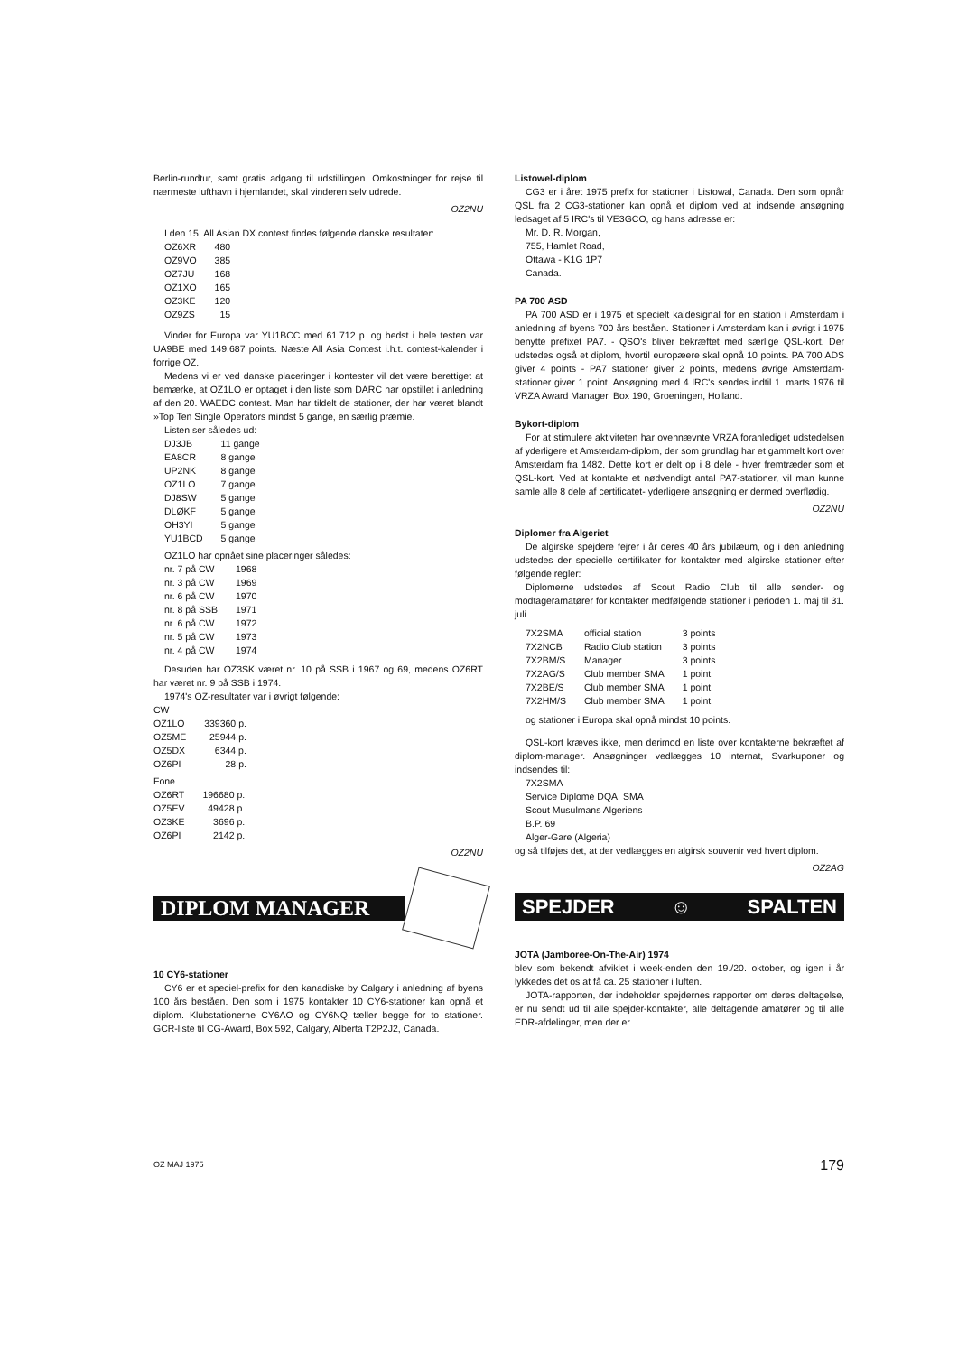Berlin-rundtur, samt gratis adgang til udstillingen. Omkostninger for rejse til nærmeste lufthavn i hjemlandet, skal vinderen selv udrede.
OZ2NU
I den 15. All Asian DX contest findes følgende danske resultater:
| OZ6XR | 480 |
| OZ9VO | 385 |
| OZ7JU | 168 |
| OZ1XO | 165 |
| OZ3KE | 120 |
| OZ9ZS | 15 |
Vinder for Europa var YU1BCC med 61.712 p. og bedst i hele testen var UA9BE med 149.687 points. Næste All Asia Contest i.h.t. contest-kalender i forrige OZ.
Medens vi er ved danske placeringer i kontester vil det være berettiget at bemærke, at OZ1LO er optaget i den liste som DARC har opstillet i anledning af den 20. WAEDC contest. Man har tildelt de stationer, der har været blandt »Top Ten Single Operators mindst 5 gange, en særlig præmie.
Listen ser således ud:
| DJ3JB | 11 gange |
| EA8CR | 8 gange |
| UP2NK | 8 gange |
| OZ1LO | 7 gange |
| DJ8SW | 5 gange |
| DLØKF | 5 gange |
| OH3YI | 5 gange |
| YU1BCD | 5 gange |
OZ1LO har opnået sine placeringer således:
| nr. 7 på CW | 1968 |
| nr. 3 på CW | 1969 |
| nr. 6 på CW | 1970 |
| nr. 8 på SSB | 1971 |
| nr. 6 på CW | 1972 |
| nr. 5 på CW | 1973 |
| nr. 4 på CW | 1974 |
Desuden har OZ3SK været nr. 10 på SSB i 1967 og 69, medens OZ6RT har været nr. 9 på SSB i 1974.
1974's OZ-resultater var i øvrigt følgende:
CW
| OZ1LO | 339360 p. |
| OZ5ME | 25944 p. |
| OZ5DX | 6344 p. |
| OZ6PI | 28 p. |
Fone
| OZ6RT | 196680 p. |
| OZ5EV | 49428 p. |
| OZ3KE | 3696 p. |
| OZ6PI | 2142 p. |
OZ2NU
DIPLOM MANAGER
10 CY6-stationer
CY6 er et speciel-prefix for den kanadiske by Calgary i anledning af byens 100 års beståen. Den som i 1975 kontakter 10 CY6-stationer kan opnå et diplom. Klubstationerne CY6AO og CY6NQ tæller begge for to stationer. GCR-liste til CG-Award, Box 592, Calgary, Alberta T2P2J2, Canada.
Listowel-diplom
CG3 er i året 1975 prefix for stationer i Listowal, Canada. Den som opnår QSL fra 2 CG3-stationer kan opnå et diplom ved at indsende ansøgning ledsaget af 5 IRC's til VE3GCO, og hans adresse er:
Mr. D. R. Morgan,
755, Hamlet Road,
Ottawa - K1G 1P7
Canada.
PA 700 ASD
PA 700 ASD er i 1975 et specielt kaldesignal for en station i Amsterdam i anledning af byens 700 års beståen. Stationer i Amsterdam kan i øvrigt i 1975 benytte prefixet PA7. - QSO's bliver bekræftet med særlige QSL-kort. Der udstedes også et diplom, hvortil europæere skal opnå 10 points. PA 700 ADS giver 4 points - PA7 stationer giver 2 points, medens øvrige Amsterdam-stationer giver 1 point. Ansøgning med 4 IRC's sendes indtil 1. marts 1976 til VRZA Award Manager, Box 190, Groeningen, Holland.
Bykort-diplom
For at stimulere aktiviteten har ovennævnte VRZA foranlediget udstedelsen af yderligere et Amsterdam-diplom, der som grundlag har et gammelt kort over Amsterdam fra 1482. Dette kort er delt op i 8 dele - hver fremtræder som et QSL-kort. Ved at kontakte et nødvendigt antal PA7-stationer, vil man kunne samle alle 8 dele af certificatet- yderligere ansøgning er dermed overflødig.
OZ2NU
Diplomer fra Algeriet
De algirske spejdere fejrer i år deres 40 års jubilæum, og i den anledning udstedes der specielle certifikater for kontakter med algirske stationer efter følgende regler:
Diplomerne udstedes af Scout Radio Club til alle sender- og modtageramatører for kontakter medfølgende stationer i perioden 1. maj til 31. juli.
| 7X2SMA | official station | 3 points |
| 7X2NCB | Radio Club station | 3 points |
| 7X2BM/S | Manager | 3 points |
| 7X2AG/S | Club member SMA | 1 point |
| 7X2BE/S | Club member SMA | 1 point |
| 7X2HM/S | Club member SMA | 1 point |
og stationer i Europa skal opnå mindst 10 points.
QSL-kort kræves ikke, men derimod en liste over kontakterne bekræftet af diplom-manager. Ansøgninger vedlægges 10 internat, Svarkuponer og indsendes til:
7X2SMA
Service Diplome DQA, SMA
Scout Musulmans Algeriens
B.P. 69
Alger-Gare (Algeria)
og så tilføjes det, at der vedlægges en algirsk souvenir ved hvert diplom.
OZ2AG
SPEJDER ☺ SPALTEN
JOTA (Jamboree-On-The-Air) 1974
blev som bekendt afviklet i week-enden den 19./20. oktober, og igen i år lykkedes det os at få ca. 25 stationer i luften.
JOTA-rapporten, der indeholder spejdernes rapporter om deres deltagelse, er nu sendt ud til alle spejder-kontakter, alle deltagende amatører og til alle EDR-afdelinger, men der er
OZ MAJ 1975 179